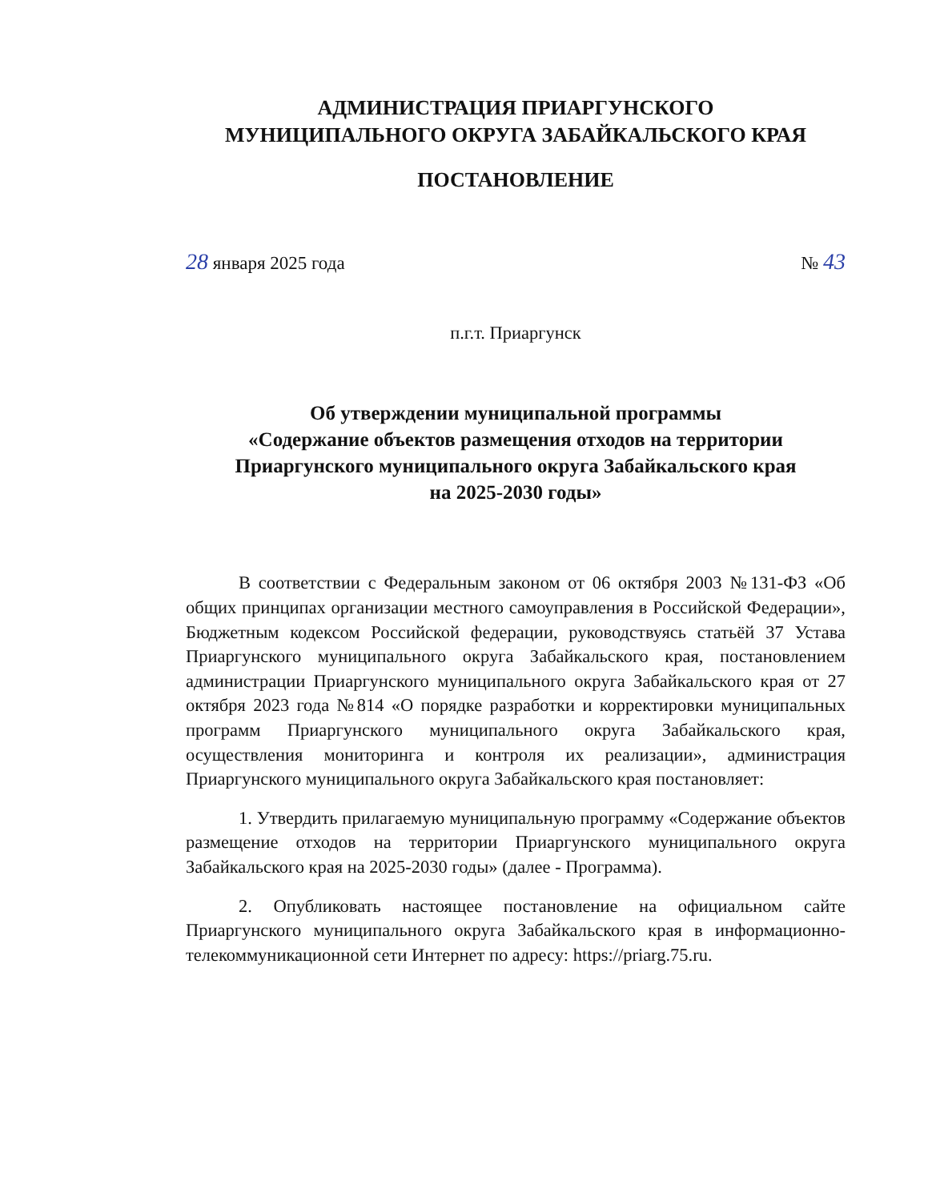АДМИНИСТРАЦИЯ ПРИАРГУНСКОГО
МУНИЦИПАЛЬНОГО ОКРУГА ЗАБАЙКАЛЬСКОГО КРАЯ
ПОСТАНОВЛЕНИЕ
28 января 2025 года № 43
п.г.т. Приаргунск
Об утверждении муниципальной программы
«Содержание объектов размещения отходов на территории
Приаргунского муниципального округа Забайкальского края
на 2025-2030 годы»
В соответствии с Федеральным законом от 06 октября 2003 №131-ФЗ «Об общих принципах организации местного самоуправления в Российской Федерации», Бюджетным кодексом Российской федерации, руководствуясь статьёй 37 Устава Приаргунского муниципального округа Забайкальского края, постановлением администрации Приаргунского муниципального округа Забайкальского края от 27 октября 2023 года №814 «О порядке разработки и корректировки муниципальных программ Приаргунского муниципального округа Забайкальского края, осуществления мониторинга и контроля их реализации», администрация Приаргунского муниципального округа Забайкальского края постановляет:
1. Утвердить прилагаемую муниципальную программу «Содержание объектов размещение отходов на территории Приаргунского муниципального округа Забайкальского края на 2025-2030 годы» (далее - Программа).
2. Опубликовать настоящее постановление на официальном сайте Приаргунского муниципального округа Забайкальского края в информационно-телекоммуникационной сети Интернет по адресу: https://priarg.75.ru.